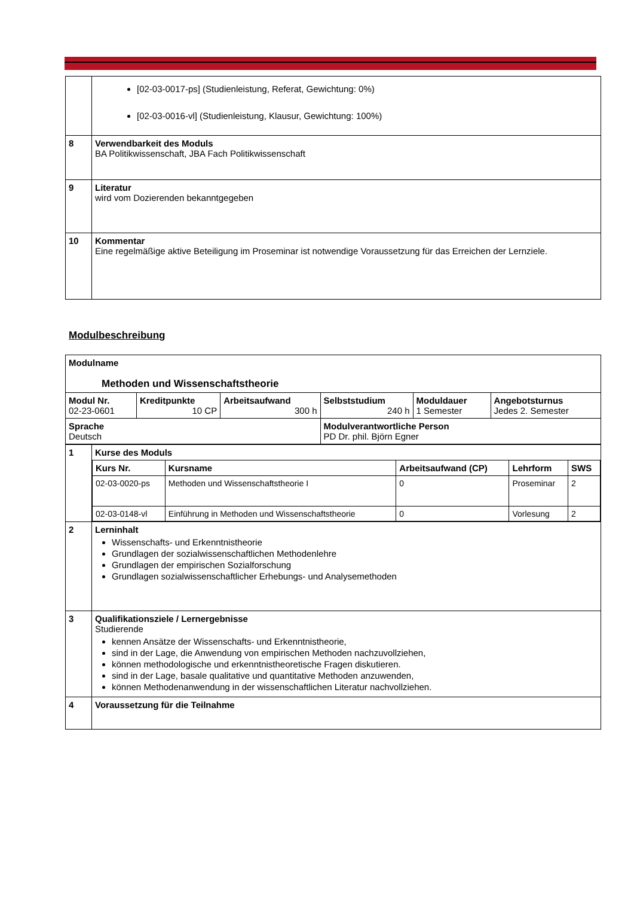| | [02-03-0017-ps] (Studienleistung, Referat, Gewichtung: 0%) [02-03-0016-vl] (Studienleistung, Klausur, Gewichtung: 100%) |
| 8 | Verwendbarkeit des Moduls BA Politikwissenschaft, JBA Fach Politikwissenschaft |
| 9 | Literatur wird vom Dozierenden bekanntgegeben |
| 10 | Kommentar Eine regelmäßige aktive Beteiligung im Proseminar ist notwendige Voraussetzung für das Erreichen der Lernziele. |
Modulbeschreibung
| Modulname Methoden und Wissenschaftstheorie | | | | | |
| Modul Nr. 02-23-0601 | Kreditpunkte 10 CP | Arbeitsaufwand 300 h | Selbststudium 240 h | Moduldauer 1 Semester | Angebotsturnus Jedes 2. Semester |
| Sprache Deutsch | | | Modulverantwortliche Person PD Dr. phil. Björn Egner | | |
| 1 | Kurse des Moduls / Kurs Nr. / Kursname / Arbeitsaufwand (CP) / Lehrform / SWS / / --- / --- / --- / --- / --- / / 02-03-0020-ps / Methoden und Wissenschaftstheorie I / 0 / Proseminar / 2 / / 02-03-0148-vl / Einführung in Methoden und Wissenschaftstheorie / 0 / Vorlesung / 2 / |
| 2 | Lerninhalt Wissenschafts- und Erkenntnistheorie Grundlagen der sozialwissenschaftlichen Methodenlehre Grundlagen der empirischen Sozialforschung Grundlagen sozialwissenschaftlicher Erhebungs- und Analysemethoden |
| 3 | Qualifikationsziele / Lernergebnisse Studierende kennen Ansätze der Wissenschafts- und Erkenntnistheorie, sind in der Lage, die Anwendung von empirischen Methoden nachzuvollziehen, können methodologische und erkenntnistheoretische Fragen diskutieren. sind in der Lage, basale qualitative und quantitative Methoden anzuwenden, können Methodenanwendung in der wissenschaftlichen Literatur nachvollziehen. |
| 4 | Voraussetzung für die Teilnahme |